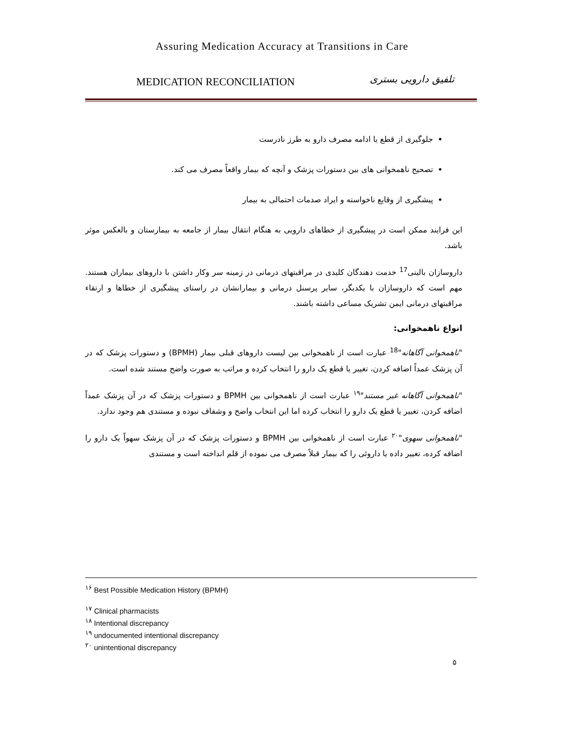Assuring Medication Accuracy at Transitions in Care
MEDICATION RECONCILIATION تلفیق دارویی بستری
جلوگیری از قطع یا ادامه مصرف دارو به طرز نادرست
تصحیح ناهمخوانی های بین دستورات پزشک و آنچه که بیمار واقعاً مصرف می کند.
پیشگیری از وقایع ناخواسته و ایراد صدمات احتمالی به بیمار
این فرایند ممکن است در پیشگیری از خطاهای دارویی به هنگام انتقال بیمار از جامعه به بیمارستان و بالعکس موثر باشد.
داروسازان بالینی<sup>17</sup> خدمت دهندگان کلیدی در مراقبتهای درمانی در زمینه سر وکار داشتن با داروهای بیماران هستند. مهم است که داروسازان با یکدیگر، سایر پرسنل درمانی و بیمارانشان در راستای پیشگیری از خطاها و ارتقاء مراقبتهای درمانی ایمن تشریک مساعی داشته باشند.
انواع ناهمخوانی:
"ناهمخوانی آگاهانه"<sup>18</sup> عبارت است از ناهمخوانی بین لیست داروهای قبلی بیمار (BPMH) و دستورات پزشک که در آن پزشک عمداً اضافه کردن، تغییر یا قطع یک دارو را انتخاب کرده و مراتب به صورت واضح مستند شده است.
"ناهمخوانی آگاهانه غیر مستند"<sup>۱۹</sup> عبارت است از ناهمخوانی بین BPMH و دستورات پزشک که در آن پزشک عمداً اضافه کردن، تغییر یا قطع یک دارو را انتخاب کرده اما این انتخاب واضح و وشفاف نبوده و مستندی هم وجود ندارد.
"ناهمخوانی سهوی"<sup>۲۰</sup> عبارت است از ناهمخوانی بین BPMH و دستورات پزشک که در آن پزشک سهواً یک دارو را اضافه کرده، تغییر داده یا داروئی را که بیمار قبلاً مصرف می نموده از قلم انداخته است و مستندی
<sup>۱۶</sup> Best Possible Medication History (BPMH)
<sup>۱۷</sup> Clinical pharmacists
<sup>۱۸</sup> Intentional discrepancy
<sup>۱۹</sup> undocumented intentional discrepancy
<sup>۲۰</sup> unintentional discrepancy
۵